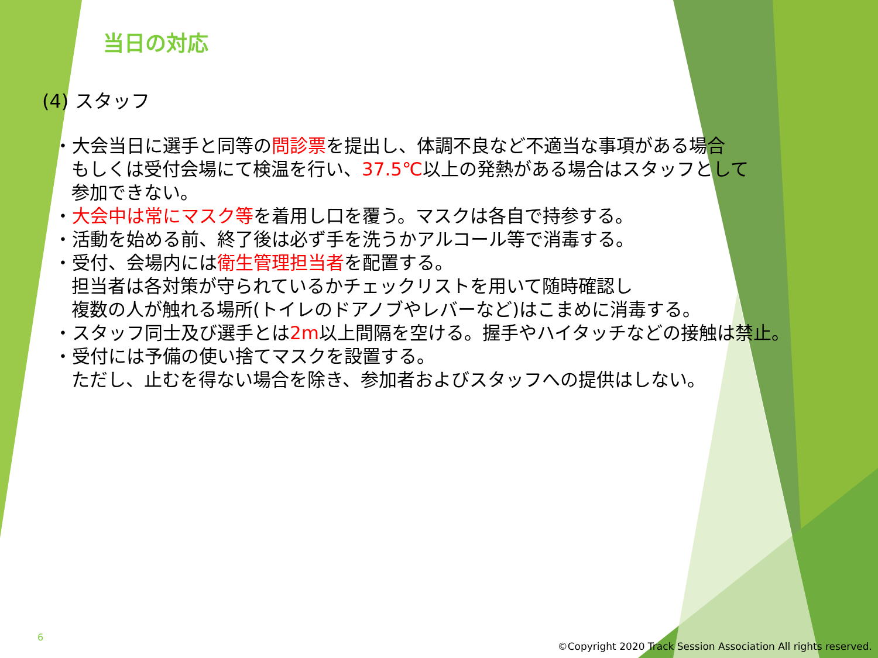当日の対応
(4) スタッフ
・大会当日に選手と同等の問診票を提出し、体調不良など不適当な事項がある場合
もしくは受付会場にて検温を行い、37.5℃以上の発熱がある場合はスタッフとして
参加できない。
・大会中は常にマスク等を着用し口を覆う。マスクは各自で持参する。
・活動を始める前、終了後は必ず手を洗うかアルコール等で消毒する。
・受付、会場内には衛生管理担当者を配置する。
担当者は各対策が守られているかチェックリストを用いて随時確認し
複数の人が触れる場所(トイレのドアノブやレバーなど)はこまめに消毒する。
・スタッフ同士及び選手とは2m以上間隔を空ける。握手やハイタッチなどの接触は禁止。
・受付には予備の使い捨てマスクを設置する。
ただし、止むを得ない場合を除き、参加者およびスタッフへの提供はしない。
6
©Copyright 2020 Track Session Association All rights reserved.